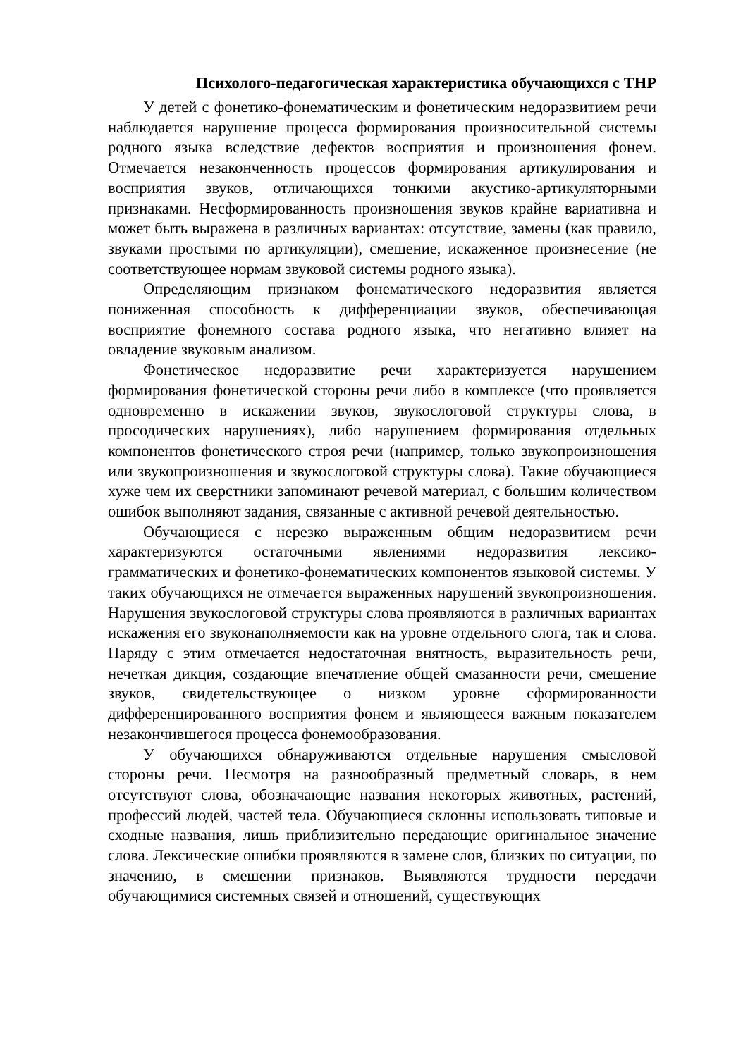Психолого-педагогическая характеристика обучающихся с ТНР
У детей с фонетико-фонематическим и фонетическим недоразвитием речи наблюдается нарушение процесса формирования произносительной системы родного языка вследствие дефектов восприятия и произношения фонем. Отмечается незаконченность процессов формирования артикулирования и восприятия звуков, отличающихся тонкими акустико-артикуляторными признаками. Несформированность произношения звуков крайне вариативна и может быть выражена в различных вариантах: отсутствие, замены (как правило, звуками простыми по артикуляции), смешение, искаженное произнесение (не соответствующее нормам звуковой системы родного языка).
Определяющим признаком фонематического недоразвития является пониженная способность к дифференциации звуков, обеспечивающая восприятие фонемного состава родного языка, что негативно влияет на овладение звуковым анализом.
Фонетическое недоразвитие речи характеризуется нарушением формирования фонетической стороны речи либо в комплексе (что проявляется одновременно в искажении звуков, звукослоговой структуры слова, в просодических нарушениях), либо нарушением формирования отдельных компонентов фонетического строя речи (например, только звукопроизношения или звукопроизношения и звукослоговой структуры слова). Такие обучающиеся хуже чем их сверстники запоминают речевой материал, с большим количеством ошибок выполняют задания, связанные с активной речевой деятельностью.
Обучающиеся с нерезко выраженным общим недоразвитием речи характеризуются остаточными явлениями недоразвития лексико-грамматических и фонетико-фонематических компонентов языковой системы. У таких обучающихся не отмечается выраженных нарушений звукопроизношения. Нарушения звукослоговой структуры слова проявляются в различных вариантах искажения его звуконаполняемости как на уровне отдельного слога, так и слова. Наряду с этим отмечается недостаточная внятность, выразительность речи, нечеткая дикция, создающие впечатление общей смазанности речи, смешение звуков, свидетельствующее о низком уровне сформированности дифференцированного восприятия фонем и являющееся важным показателем незакончившегося процесса фонемообразования.
У обучающихся обнаруживаются отдельные нарушения смысловой стороны речи. Несмотря на разнообразный предметный словарь, в нем отсутствуют слова, обозначающие названия некоторых животных, растений, профессий людей, частей тела. Обучающиеся склонны использовать типовые и сходные названия, лишь приблизительно передающие оригинальное значение слова. Лексические ошибки проявляются в замене слов, близких по ситуации, по значению, в смешении признаков. Выявляются трудности передачи обучающимися системных связей и отношений, существующих